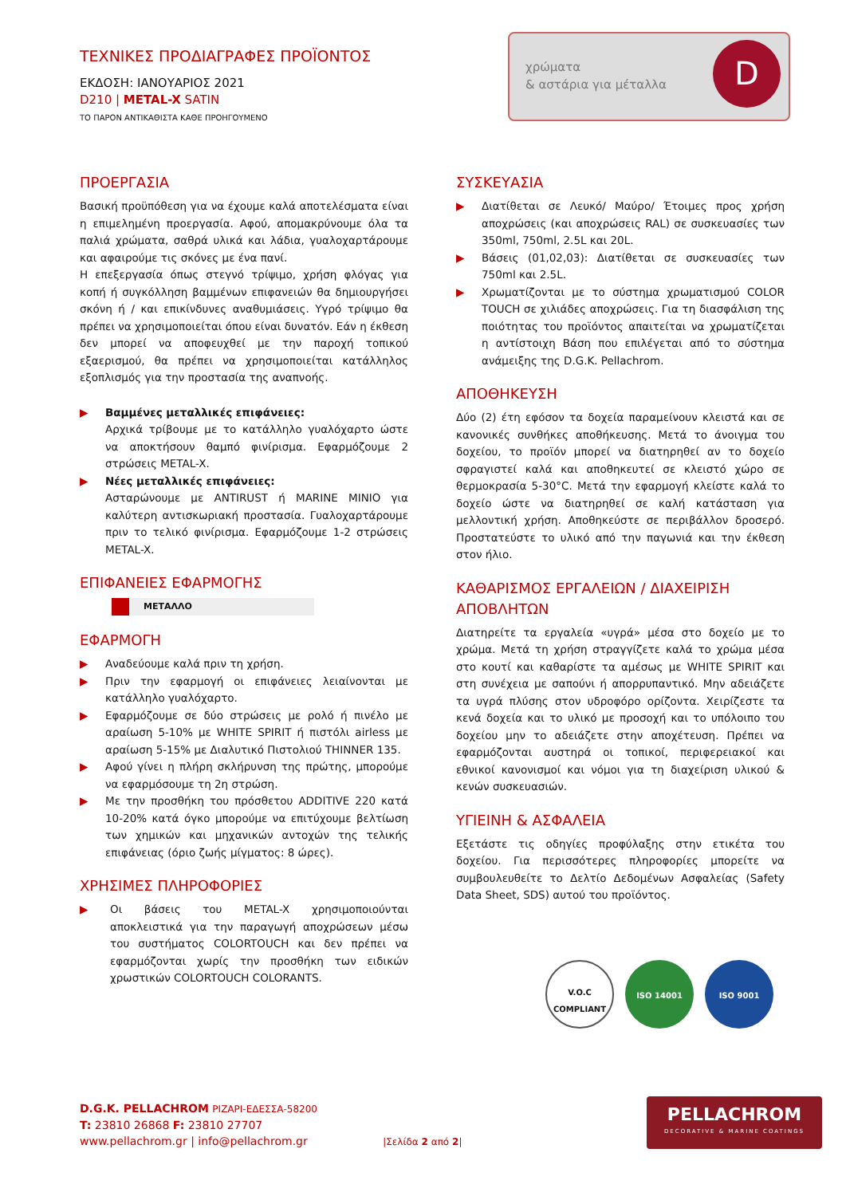χρώματα
& αστάρια για μέταλλα
D
ΤΕΧΝΙΚΕΣ ΠΡΟΔΙΑΓΡΑΦΕΣ ΠΡΟΪΟΝΤΟΣ
ΕΚΔΟΣΗ: ΙΑΝΟΥΑΡΙΟΣ 2021
D210 | METAL-X SATIN
ΤΟ ΠΑΡΟΝ ΑΝΤΙΚΑΘΙΣΤΑ ΚΑΘΕ ΠΡΟΗΓΟΥΜΕΝΟ
ΠΡΟΕΡΓΑΣΙΑ
Βασική προϋπόθεση για να έχουμε καλά αποτελέσματα είναι η επιμελημένη προεργασία. Αφού, απομακρύνουμε όλα τα παλιά χρώματα, σαθρά υλικά και λάδια, γυαλοχαρτάρουμε και αφαιρούμε τις σκόνες με ένα πανί.
Η επεξεργασία όπως στεγνό τρίψιμο, χρήση φλόγας για κοπή ή συγκόλληση βαμμένων επιφανειών θα δημιουργήσει σκόνη ή / και επικίνδυνες αναθυμιάσεις. Υγρό τρίψιμο θα πρέπει να χρησιμοποιείται όπου είναι δυνατόν. Εάν η έκθεση δεν μπορεί να αποφευχθεί με την παροχή τοπικού εξαερισμού, θα πρέπει να χρησιμοποιείται κατάλληλος εξοπλισμός για την προστασία της αναπνοής.
▶ Βαμμένες μεταλλικές επιφάνειες:
Αρχικά τρίβουμε με το κατάλληλο γυαλόχαρτο ώστε να αποκτήσουν θαμπό φινίρισμα. Εφαρμόζουμε 2 στρώσεις METAL-X.
▶ Νέες μεταλλικές επιφάνειες:
Ασταρώνουμε με ANTIRUST ή MARINE MINIO για καλύτερη αντισκωριακή προστασία. Γυαλοχαρτάρουμε πριν το τελικό φινίρισμα. Εφαρμόζουμε 1-2 στρώσεις METAL-X.
ΕΠΙΦΑΝΕΙΕΣ ΕΦΑΡΜΟΓΗΣ
ΜΕΤΑΛΛΟ
ΕΦΑΡΜΟΓΗ
▶ Αναδεύουμε καλά πριν τη χρήση.
▶ Πριν την εφαρμογή οι επιφάνειες λειαίνονται με κατάλληλο γυαλόχαρτο.
▶ Εφαρμόζουμε σε δύο στρώσεις με ρολό ή πινέλο με αραίωση 5-10% με WHITE SPIRIT ή πιστόλι airless με αραίωση 5-15% με Διαλυτικό Πιστολιού THINNER 135.
▶ Αφού γίνει η πλήρη σκλήρυνση της πρώτης, μπορούμε να εφαρμόσουμε τη 2η στρώση.
▶ Με την προσθήκη του πρόσθετου ADDITIVE 220 κατά 10-20% κατά όγκο μπορούμε να επιτύχουμε βελτίωση των χημικών και μηχανικών αντοχών της τελικής επιφάνειας (όριο ζωής μίγματος: 8 ώρες).
ΧΡΗΣΙΜΕΣ ΠΛΗΡΟΦΟΡΙΕΣ
▶ Οι βάσεις του METAL-X χρησιμοποιούνται αποκλειστικά για την παραγωγή αποχρώσεων μέσω του συστήματος COLORTOUCH και δεν πρέπει να εφαρμόζονται χωρίς την προσθήκη των ειδικών χρωστικών COLORTOUCH COLORANTS.
ΣΥΣΚΕΥΑΣΙΑ
▶ Διατίθεται σε Λευκό/ Μαύρο/ Έτοιμες προς χρήση αποχρώσεις (και αποχρώσεις RAL) σε συσκευασίες των 350ml, 750ml, 2.5L και 20L.
▶ Βάσεις (01,02,03): Διατίθεται σε συσκευασίες των 750ml και 2.5L.
▶ Χρωματίζονται με το σύστημα χρωματισμού COLOR TOUCH σε χιλιάδες αποχρώσεις. Για τη διασφάλιση της ποιότητας του προϊόντος απαιτείται να χρωματίζεται η αντίστοιχη Βάση που επιλέγεται από το σύστημα ανάμειξης της D.G.K. Pellachrom.
ΑΠΟΘΗΚΕΥΣΗ
Δύο (2) έτη εφόσον τα δοχεία παραμείνουν κλειστά και σε κανονικές συνθήκες αποθήκευσης. Μετά το άνοιγμα του δοχείου, το προϊόν μπορεί να διατηρηθεί αν το δοχείο σφραγιστεί καλά και αποθηκευτεί σε κλειστό χώρο σε θερμοκρασία 5-30°C. Μετά την εφαρμογή κλείστε καλά το δοχείο ώστε να διατηρηθεί σε καλή κατάσταση για μελλοντική χρήση. Αποθηκεύστε σε περιβάλλον δροσερό. Προστατεύστε το υλικό από την παγωνιά και την έκθεση στον ήλιο.
ΚΑΘΑΡΙΣΜΟΣ ΕΡΓΑΛΕΙΩΝ / ΔΙΑΧΕΙΡΙΣΗ ΑΠΟΒΛΗΤΩΝ
Διατηρείτε τα εργαλεία «υγρά» μέσα στο δοχείο με το χρώμα. Μετά τη χρήση στραγγίζετε καλά το χρώμα μέσα στο κουτί και καθαρίστε τα αμέσως με WHITE SPIRIT και στη συνέχεια με σαπούνι ή απορρυπαντικό. Μην αδειάζετε τα υγρά πλύσης στον υδροφόρο ορίζοντα. Χειρίζεστε τα κενά δοχεία και το υλικό με προσοχή και το υπόλοιπο του δοχείου μην το αδειάζετε στην αποχέτευση. Πρέπει να εφαρμόζονται αυστηρά οι τοπικοί, περιφερειακοί και εθνικοί κανονισμοί και νόμοι για τη διαχείριση υλικού & κενών συσκευασιών.
ΥΓΙΕΙΝΗ & ΑΣΦΑΛΕΙΑ
Εξετάστε τις οδηγίες προφύλαξης στην ετικέτα του δοχείου. Για περισσότερες πληροφορίες μπορείτε να συμβουλευθείτε το Δελτίο Δεδομένων Ασφαλείας (Safety Data Sheet, SDS) αυτού του προϊόντος.
V.O.C
COMPLIANT
ISO 14001 ISO 9001
D.G.K. PELLACHROM ΡΙΖΑΡΙ-ΕΔΕΣΣΑ-58200
T: 23810 26868 F: 23810 27707
www.pellachrom.gr | info@pellachrom.gr |Σελίδα 2 από 2|
PELLACHROM
DECORATIVE & MARINE COATINGS